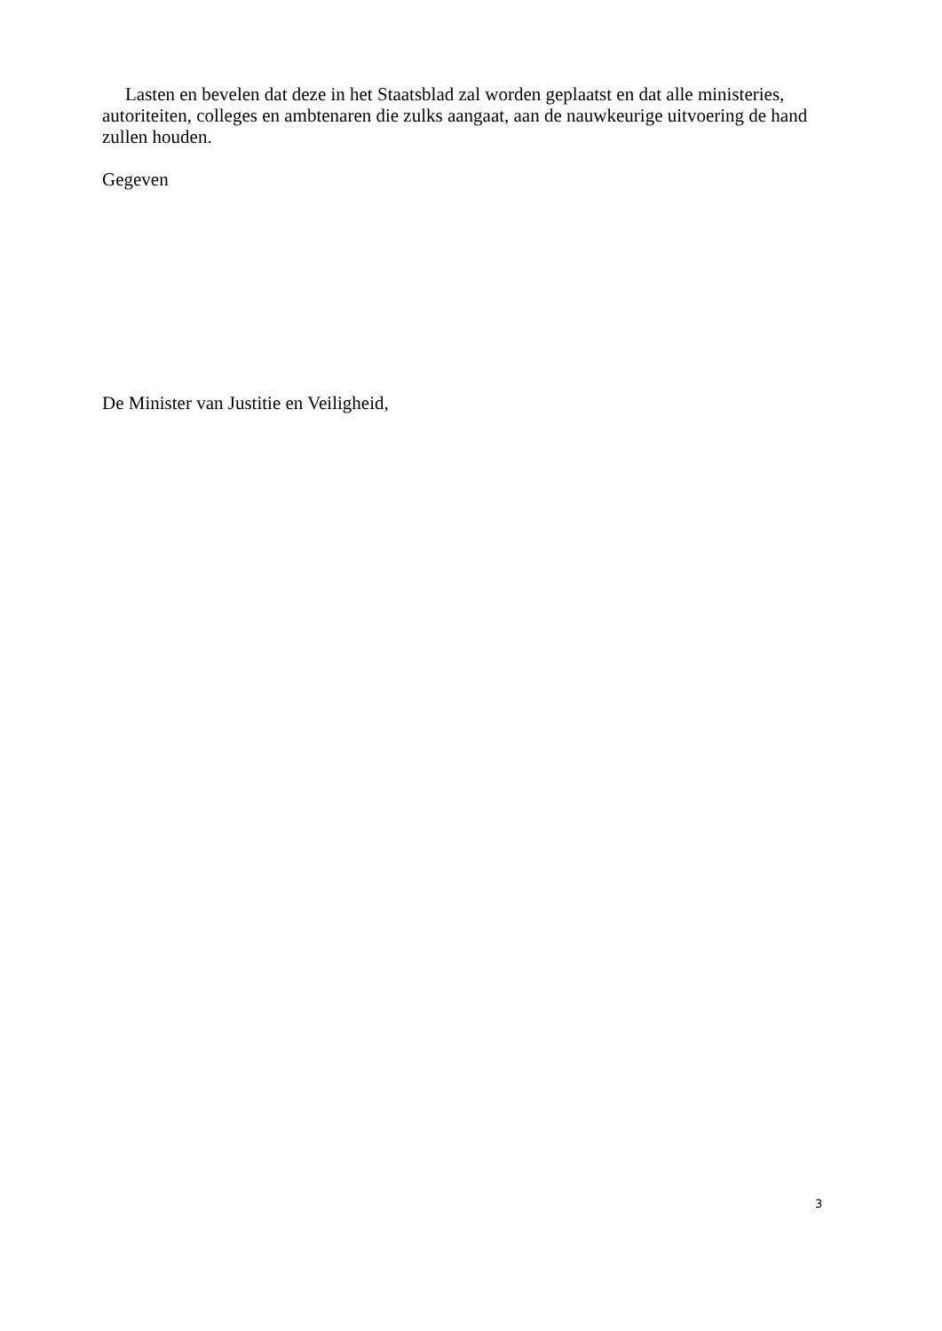Lasten en bevelen dat deze in het Staatsblad zal worden geplaatst en dat alle ministeries, autoriteiten, colleges en ambtenaren die zulks aangaat, aan de nauwkeurige uitvoering de hand zullen houden.
Gegeven
De Minister van Justitie en Veiligheid,
3